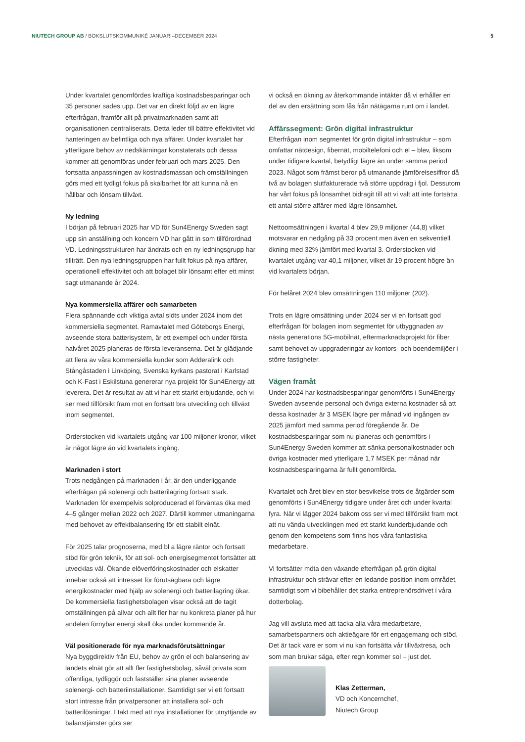NIUTECH GROUP AB / BOKSLUTSKOMMUNIKÉ JANUARI–DECEMBER 2024 5
Under kvartalet genomfördes kraftiga kostnadsbesparingar och 35 personer sades upp. Det var en direkt följd av en lägre efterfrågan, framför allt på privatmarknaden samt att organisationen centraliserats. Detta leder till bättre effektivitet vid hanteringen av befintliga och nya affärer. Under kvartalet har ytterligare behov av nedskärningar konstaterats och dessa kommer att genomföras under februari och mars 2025. Den fortsatta anpassningen av kostnadsmassan och omställningen görs med ett tydligt fokus på skalbarhet för att kunna nå en hållbar och lönsam tillväxt.
Ny ledning
I början på februari 2025 har VD för Sun4Energy Sweden sagt upp sin anställning och koncern VD har gått in som tillförordnad VD. Ledningsstrukturen har ändrats och en ny ledningsgrupp har tillträtt. Den nya ledningsgruppen har fullt fokus på nya affärer, operationell effektivitet och att bolaget blir lönsamt efter ett minst sagt utmanande år 2024.
Nya kommersiella affärer och samarbeten
Flera spännande och viktiga avtal slöts under 2024 inom det kommersiella segmentet. Ramavtalet med Göteborgs Energi, avseende stora batterisystem, är ett exempel och under första halvåret 2025 planeras de första leveranserna. Det är glädjande att flera av våra kommersiella kunder som Adderalink och Stångåstaden i Linköping, Svenska kyrkans pastorat i Karlstad och K-Fast i Eskilstuna genererar nya projekt för Sun4Energy att leverera. Det är resultat av att vi har ett starkt erbjudande, och vi ser med tillförsikt fram mot en fortsatt bra utveckling och tillväxt inom segmentet.
Orderstocken vid kvartalets utgång var 100 miljoner kronor, vilket är något lägre än vid kvartalets ingång.
Marknaden i stort
Trots nedgången på marknaden i år, är den underliggande efterfrågan på solenergi och batterilagring fortsatt stark. Marknaden för exempelvis solproducerad el förväntas öka med 4–5 gånger mellan 2022 och 2027. Därtill kommer utmaningarna med behovet av effektbalansering för ett stabilt elnät.
För 2025 talar prognoserna, med bl a lägre räntor och fortsatt stöd för grön teknik, för att sol- och energisegmentet fortsätter att utvecklas väl. Ökande elöverföringskostnader och elskatter innebär också att intresset för förutsägbara och lägre energikostnader med hjälp av solenergi och batterilagring ökar. De kommersiella fastighetsbolagen visar också att de tagit omställningen på allvar och allt fler har nu konkreta planer på hur andelen förnybar energi skall öka under kommande år.
Väl positionerade för nya marknadsförutsättningar
Nya byggdirektiv från EU, behov av grön el och balansering av landets elnät gör att allt fler fastighetsbolag, såväl privata som offentliga, tydliggör och fastställer sina planer avseende solenergi- och batteriinstallationer. Samtidigt ser vi ett fortsatt stort intresse från privatpersoner att installera sol- och batterilösningar. I takt med att nya installationer för utnyttjande av balanstjänster görs ser
vi också en ökning av återkommande intäkter då vi erhåller en del av den ersättning som fås från nätägarna runt om i landet.
Affärssegment: Grön digital infrastruktur
Efterfrågan inom segmentet för grön digital infrastruktur – som omfattar nätdesign, fibernät, mobiltelefoni och el – blev, liksom under tidigare kvartal, betydligt lägre än under samma period 2023. Något som främst beror på utmanande jämförelsesiffror då två av bolagen slutfakturerade två större uppdrag i fjol. Dessutom har vårt fokus på lönsamhet bidragit till att vi valt att inte fortsätta ett antal större affärer med lägre lönsamhet.
Nettoomsättningen i kvartal 4 blev 29,9 miljoner (44,8) vilket motsvarar en nedgång på 33 procent men även en sekventiell ökning med 32% jämfört med kvartal 3. Orderstocken vid kvartalet utgång var 40,1 miljoner, vilket är 19 procent högre än vid kvartalets början.
För helåret 2024 blev omsättningen 110 miljoner (202).
Trots en lägre omsättning under 2024 ser vi en fortsatt god efterfrågan för bolagen inom segmentet för utbyggnaden av nästa generations 5G-mobilnät, eftermarknadsprojekt för fiber samt behovet av uppgraderingar av kontors- och boendemiljöer i större fastigheter.
Vägen framåt
Under 2024 har kostnadsbesparingar genomförts i Sun4Energy Sweden avseende personal och övriga externa kostnader så att dessa kostnader är 3 MSEK lägre per månad vid ingången av 2025 jämfört med samma period föregående år. De kostnadsbesparingar som nu planeras och genomförs i Sun4Energy Sweden kommer att sänka personalkostnader och övriga kostnader med ytterligare 1,7 MSEK per månad när kostnadsbesparingarna är fullt genomförda.
Kvartalet och året blev en stor besvikelse trots de åtgärder som genomförts i Sun4Energy tidigare under året och under kvartal fyra. När vi lägger 2024 bakom oss ser vi med tillförsikt fram mot att nu vända utvecklingen med ett starkt kunderbjudande och genom den kompetens som finns hos våra fantastiska medarbetare.
Vi fortsätter möta den växande efterfrågan på grön digital infrastruktur och strävar efter en ledande position inom området, samtidigt som vi bibehåller det starka entreprenörsdrivet i våra dotterbolag.
Jag vill avsluta med att tacka alla våra medarbetare, samarbetspartners och aktieägare för ert engagemang och stöd. Det är tack vare er som vi nu kan fortsätta vår tillväxtresa, och som man brukar säga, efter regn kommer sol – just det.
Klas Zetterman,
VD och Koncernchef,
Niutech Group